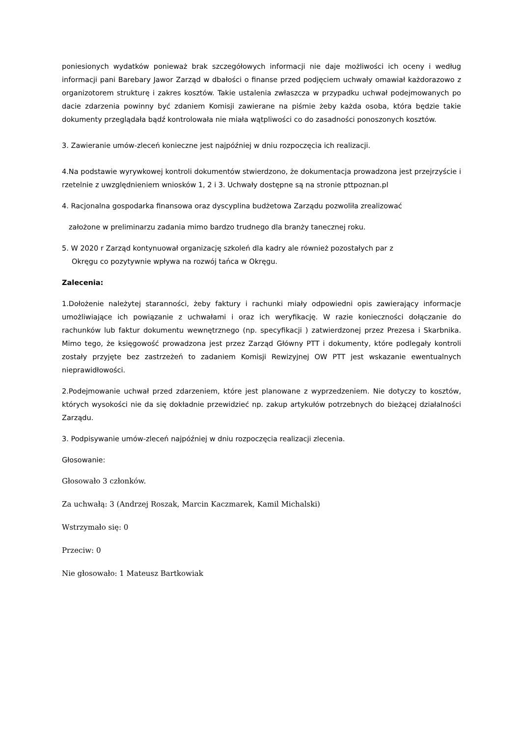poniesionych wydatków ponieważ brak szczegółowych informacji nie daje możliwości ich oceny i według informacji pani Barebary Jawor Zarząd w dbałości o finanse przed podjęciem uchwały omawiał każdorazowo z organizotorem strukturę i zakres kosztów. Takie ustalenia zwłaszcza w przypadku uchwał podejmowanych po dacie zdarzenia powinny być zdaniem Komisji zawierane na piśmie żeby każda osoba, która będzie takie dokumenty przeglądała bądź kontrolowała nie miała wątpliwości co do zasadności ponoszonych kosztów.
3. Zawieranie umów-zleceń konieczne jest najpóźniej w dniu rozpoczęcia ich realizacji.
4.Na podstawie wyrywkowej kontroli dokumentów stwierdzono, że dokumentacja prowadzona jest przejrzyście i rzetelnie z uwzględnieniem wniosków 1, 2 i 3. Uchwały dostępne są na stronie pttpoznan.pl
4. Racjonalna gospodarka finansowa oraz dyscyplina budżetowa Zarządu pozwoliła zrealizować
założone w preliminarzu zadania mimo bardzo trudnego dla branży tanecznej roku.
5. W 2020 r Zarząd kontynuował organizację szkoleń dla kadry ale również pozostałych par z
Okręgu co pozytywnie wpływa na rozwój tańca w Okręgu.
Zalecenia:
1.Dołożenie należytej staranności, żeby faktury i rachunki miały odpowiedni opis zawierający informacje umożliwiające ich powiązanie z uchwałami i oraz ich weryfikację. W razie konieczności dołączanie do rachunków lub faktur dokumentu wewnętrznego (np. specyfikacji ) zatwierdzonej przez Prezesa i Skarbnika. Mimo tego, że księgowość prowadzona jest przez Zarząd Główny PTT i dokumenty, które podlegały kontroli zostały przyjęte bez zastrzeżeń to zadaniem Komisji Rewizyjnej OW PTT jest wskazanie ewentualnych nieprawidłowości.
2.Podejmowanie uchwał przed zdarzeniem, które jest planowane z wyprzedzeniem. Nie dotyczy to kosztów, których wysokości nie da się dokładnie przewidzieć np. zakup artykułów potrzebnych do bieżącej działalności Zarządu.
3. Podpisywanie umów-zleceń najpóźniej w dniu rozpoczęcia realizacji zlecenia.
Głosowanie:
Głosowało 3 członków.
Za uchwałą: 3 (Andrzej Roszak, Marcin Kaczmarek, Kamil Michalski)
Wstrzymało się: 0
Przeciw: 0
Nie głosowało: 1 Mateusz Bartkowiak